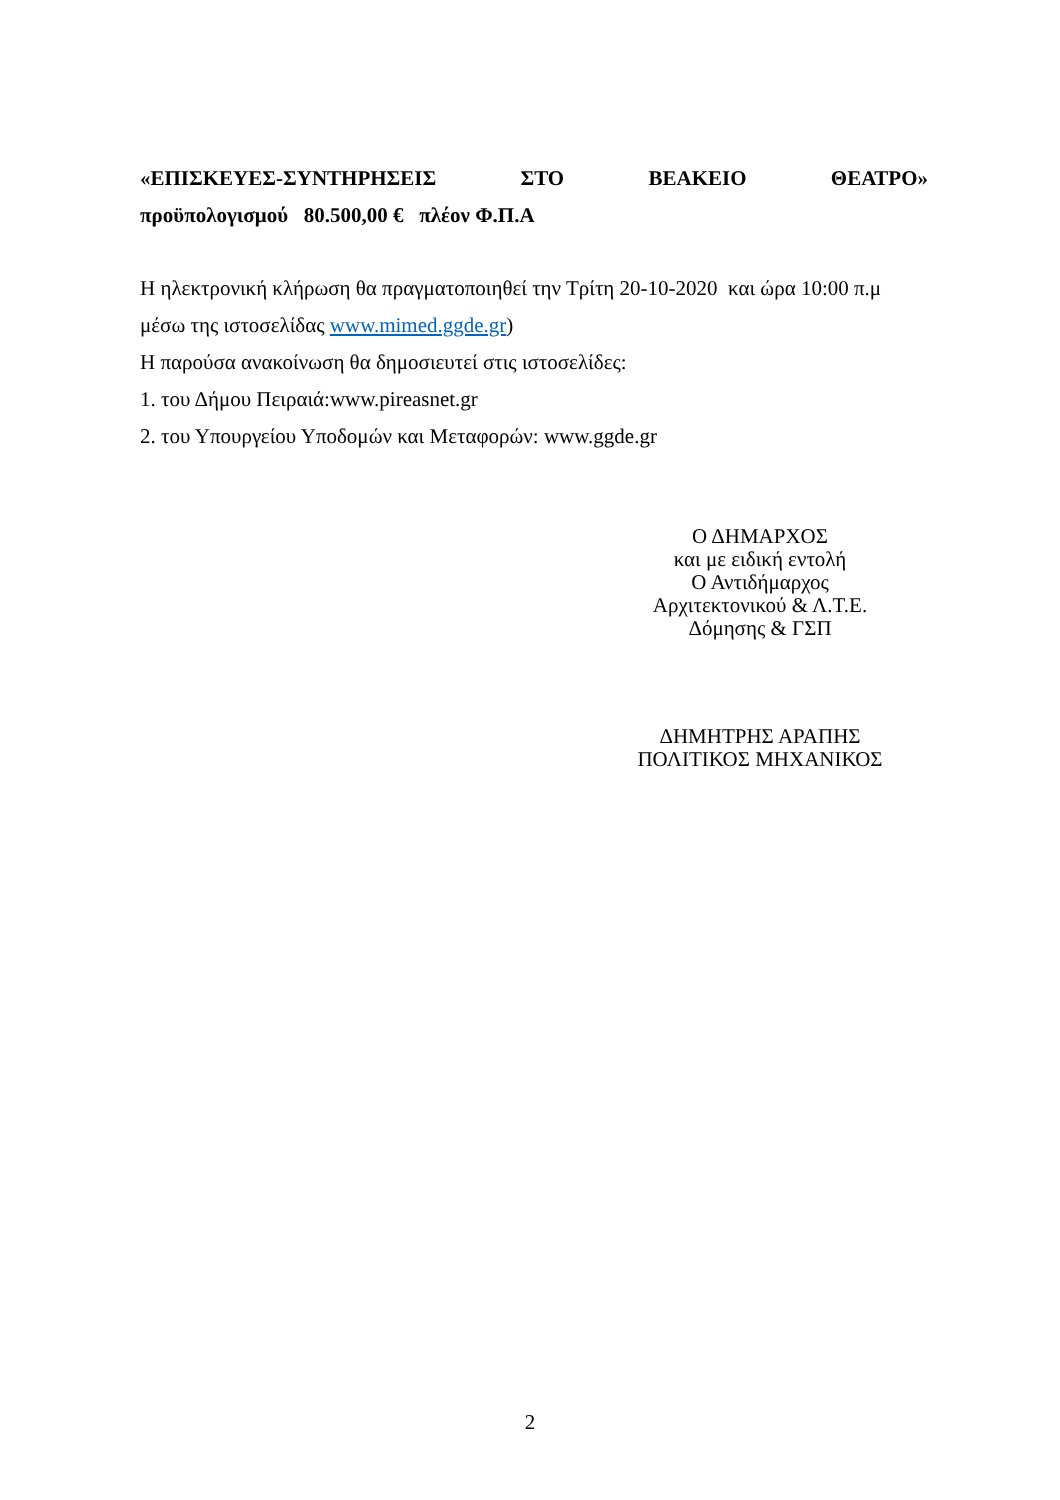«ΕΠΙΣΚΕΥΕΣ-ΣΥΝΤΗΡΗΣΕΙΣ ΣΤΟ ΒΕΑΚΕΙΟ ΘΕΑΤΡΟ»
προϋπολογισμού 80.500,00 € πλέον Φ.Π.Α
Η ηλεκτρονική κλήρωση θα πραγματοποιηθεί την Τρίτη 20-10-2020 και ώρα 10:00 π.μ
μέσω της ιστοσελίδας www.mimed.ggde.gr)
Η παρούσα ανακοίνωση θα δημοσιευτεί στις ιστοσελίδες:
1. του Δήμου Πειραιά:www.pireasnet.gr
2. του Υπουργείου Υποδομών και Μεταφορών: www.ggde.gr
Ο ΔΗΜΑΡΧΟΣ
και με ειδική εντολή
Ο Αντιδήμαρχος
Αρχιτεκτονικού & Λ.Τ.Ε.
Δόμησης & ΓΣΠ
ΔΗΜΗΤΡΗΣ ΑΡΑΠΗΣ
ΠΟΛΙΤΙΚΟΣ ΜΗΧΑΝΙΚΟΣ
2